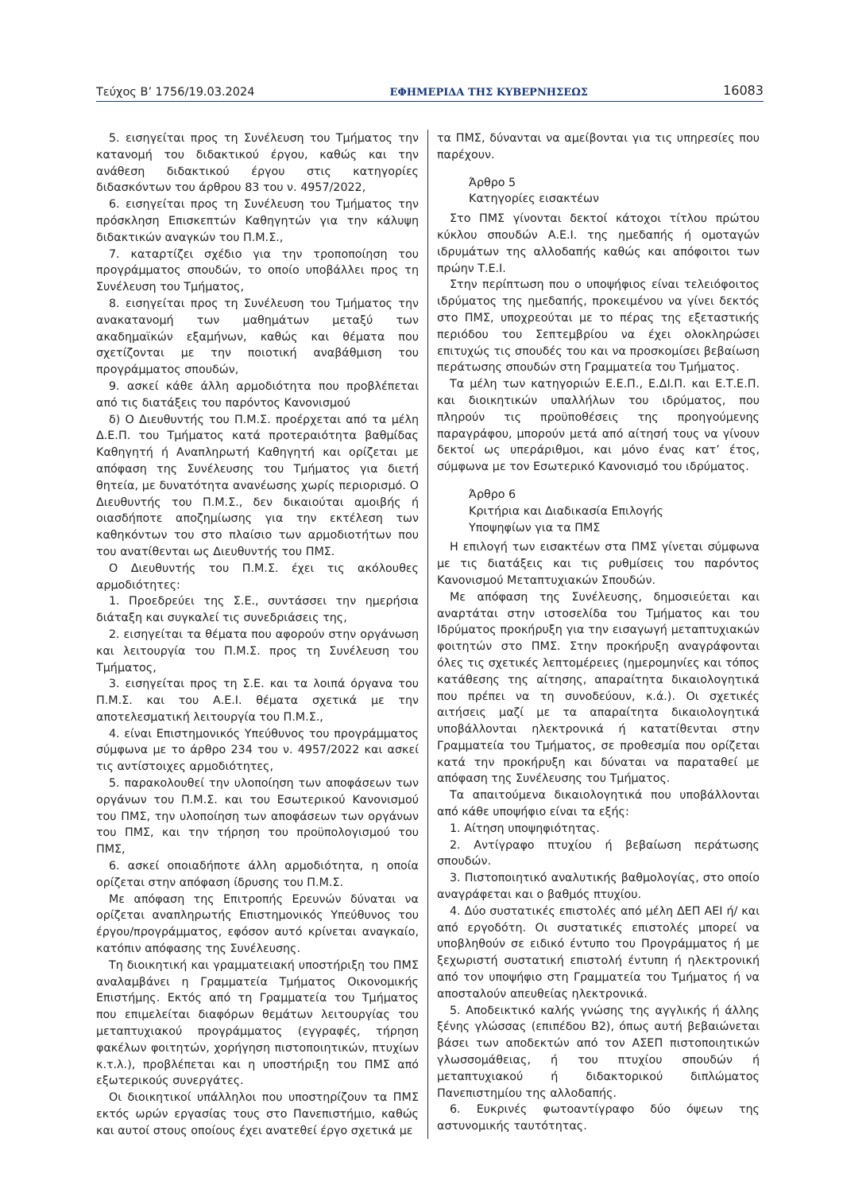Τεύχος Β’ 1756/19.03.2024 ΕΦΗΜΕΡΙΔΑ ΤΗΣ ΚΥΒΕΡΝΗΣΕΩΣ 16083
5. εισηγείται προς τη Συνέλευση του Τμήματος την κατανομή του διδακτικού έργου, καθώς και την ανάθεση διδακτικού έργου στις κατηγορίες διδασκόντων του άρθρου 83 του ν. 4957/2022,
6. εισηγείται προς τη Συνέλευση του Τμήματος την πρόσκληση Επισκεπτών Καθηγητών για την κάλυψη διδακτικών αναγκών του Π.Μ.Σ.,
7. καταρτίζει σχέδιο για την τροποποίηση του προγράμματος σπουδών, το οποίο υποβάλλει προς τη Συνέλευση του Τμήματος,
8. εισηγείται προς τη Συνέλευση του Τμήματος την ανακατανομή των μαθημάτων μεταξύ των ακαδημαϊκών εξαμήνων, καθώς και θέματα που σχετίζονται με την ποιοτική αναβάθμιση του προγράμματος σπουδών,
9. ασκεί κάθε άλλη αρμοδιότητα που προβλέπεται από τις διατάξεις του παρόντος Κανονισμού
δ) Ο Διευθυντής του Π.Μ.Σ. προέρχεται από τα μέλη Δ.Ε.Π. του Τμήματος κατά προτεραιότητα βαθμίδας Καθηγητή ή Αναπληρωτή Καθηγητή και ορίζεται με απόφαση της Συνέλευσης του Τμήματος για διετή θητεία, με δυνατότητα ανανέωσης χωρίς περιορισμό. Ο Διευθυντής του Π.Μ.Σ., δεν δικαιούται αμοιβής ή οιασδήποτε αποζημίωσης για την εκτέλεση των καθηκόντων του στο πλαίσιο των αρμοδιοτήτων που του ανατίθενται ως Διευθυντής του ΠΜΣ.
Ο Διευθυντής του Π.Μ.Σ. έχει τις ακόλουθες αρμοδιότητες:
1. Προεδρεύει της Σ.Ε., συντάσσει την ημερήσια διάταξη και συγκαλεί τις συνεδριάσεις της,
2. εισηγείται τα θέματα που αφορούν στην οργάνωση και λειτουργία του Π.Μ.Σ. προς τη Συνέλευση του Τμήματος,
3. εισηγείται προς τη Σ.Ε. και τα λοιπά όργανα του Π.Μ.Σ. και του Α.Ε.Ι. θέματα σχετικά με την αποτελεσματική λειτουργία του Π.Μ.Σ.,
4. είναι Επιστημονικός Υπεύθυνος του προγράμματος σύμφωνα με το άρθρο 234 του ν. 4957/2022 και ασκεί τις αντίστοιχες αρμοδιότητες,
5. παρακολουθεί την υλοποίηση των αποφάσεων των οργάνων του Π.Μ.Σ. και του Εσωτερικού Κανονισμού του ΠΜΣ, την υλοποίηση των αποφάσεων των οργάνων του ΠΜΣ, και την τήρηση του προϋπολογισμού του ΠΜΣ,
6. ασκεί οποιαδήποτε άλλη αρμοδιότητα, η οποία ορίζεται στην απόφαση ίδρυσης του Π.Μ.Σ.
Με απόφαση της Επιτροπής Ερευνών δύναται να ορίζεται αναπληρωτής Επιστημονικός Υπεύθυνος του έργου/προγράμματος, εφόσον αυτό κρίνεται αναγκαίο, κατόπιν απόφασης της Συνέλευσης.
Τη διοικητική και γραμματειακή υποστήριξη του ΠΜΣ αναλαμβάνει η Γραμματεία Τμήματος Οικονομικής Επιστήμης. Εκτός από τη Γραμματεία του Τμήματος που επιμελείται διαφόρων θεμάτων λειτουργίας του μεταπτυχιακού προγράμματος (εγγραφές, τήρηση φακέλων φοιτητών, χορήγηση πιστοποιητικών, πτυχίων κ.τ.λ.), προβλέπεται και η υποστήριξη του ΠΜΣ από εξωτερικούς συνεργάτες.
Οι διοικητικοί υπάλληλοι που υποστηρίζουν τα ΠΜΣ εκτός ωρών εργασίας τους στο Πανεπιστήμιο, καθώς και αυτοί στους οποίους έχει ανατεθεί έργο σχετικά με
τα ΠΜΣ, δύνανται να αμείβονται για τις υπηρεσίες που παρέχουν.
Άρθρο 5
Κατηγορίες εισακτέων
Στο ΠΜΣ γίνονται δεκτοί κάτοχοι τίτλου πρώτου κύκλου σπουδών Α.Ε.Ι. της ημεδαπής ή ομοταγών ιδρυμάτων της αλλοδαπής καθώς και απόφοιτοι των πρώην Τ.Ε.Ι.
Στην περίπτωση που ο υποψήφιος είναι τελειόφοιτος ιδρύματος της ημεδαπής, προκειμένου να γίνει δεκτός στο ΠΜΣ, υποχρεούται με το πέρας της εξεταστικής περιόδου του Σεπτεμβρίου να έχει ολοκληρώσει επιτυχώς τις σπουδές του και να προσκομίσει βεβαίωση περάτωσης σπουδών στη Γραμματεία του Τμήματος.
Τα μέλη των κατηγοριών Ε.Ε.Π., Ε.ΔΙ.Π. και Ε.Τ.Ε.Π. και διοικητικών υπαλλήλων του ιδρύματος, που πληρούν τις προϋποθέσεις της προηγούμενης παραγράφου, μπορούν μετά από αίτησή τους να γίνουν δεκτοί ως υπεράριθμοι, και μόνο ένας κατ’ έτος, σύμφωνα με τον Εσωτερικό Κανονισμό του ιδρύματος.
Άρθρο 6
Κριτήρια και Διαδικασία Επιλογής
Υποψηφίων για τα ΠΜΣ
Η επιλογή των εισακτέων στα ΠΜΣ γίνεται σύμφωνα με τις διατάξεις και τις ρυθμίσεις του παρόντος Κανονισμού Μεταπτυχιακών Σπουδών.
Με απόφαση της Συνέλευσης, δημοσιεύεται και αναρτάται στην ιστοσελίδα του Τμήματος και του Ιδρύματος προκήρυξη για την εισαγωγή μεταπτυχιακών φοιτητών στο ΠΜΣ. Στην προκήρυξη αναγράφονται όλες τις σχετικές λεπτομέρειες (ημερομηνίες και τόπος κατάθεσης της αίτησης, απαραίτητα δικαιολογητικά που πρέπει να τη συνοδεύουν, κ.ά.). Οι σχετικές αιτήσεις μαζί με τα απαραίτητα δικαιολογητικά υποβάλλονται ηλεκτρονικά ή κατατίθενται στην Γραμματεία του Τμήματος, σε προθεσμία που ορίζεται κατά την προκήρυξη και δύναται να παραταθεί με απόφαση της Συνέλευσης του Τμήματος.
Τα απαιτούμενα δικαιολογητικά που υποβάλλονται από κάθε υποψήφιο είναι τα εξής:
1. Αίτηση υποψηφιότητας.
2. Αντίγραφο πτυχίου ή βεβαίωση περάτωσης σπουδών.
3. Πιστοποιητικό αναλυτικής βαθμολογίας, στο οποίο αναγράφεται και ο βαθμός πτυχίου.
4. Δύο συστατικές επιστολές από μέλη ΔΕΠ ΑΕΙ ή/ και από εργοδότη. Οι συστατικές επιστολές μπορεί να υποβληθούν σε ειδικό έντυπο του Προγράμματος ή με ξεχωριστή συστατική επιστολή έντυπη ή ηλεκτρονική από τον υποψήφιο στη Γραμματεία του Τμήματος ή να αποσταλούν απευθείας ηλεκτρονικά.
5. Αποδεικτικό καλής γνώσης της αγγλικής ή άλλης ξένης γλώσσας (επιπέδου Β2), όπως αυτή βεβαιώνεται βάσει των αποδεκτών από τον ΑΣΕΠ πιστοποιητικών γλωσσομάθειας, ή του πτυχίου σπουδών ή μεταπτυχιακού ή διδακτορικού διπλώματος Πανεπιστημίου της αλλοδαπής.
6. Ευκρινές φωτοαντίγραφο δύο όψεων της αστυνομικής ταυτότητας.